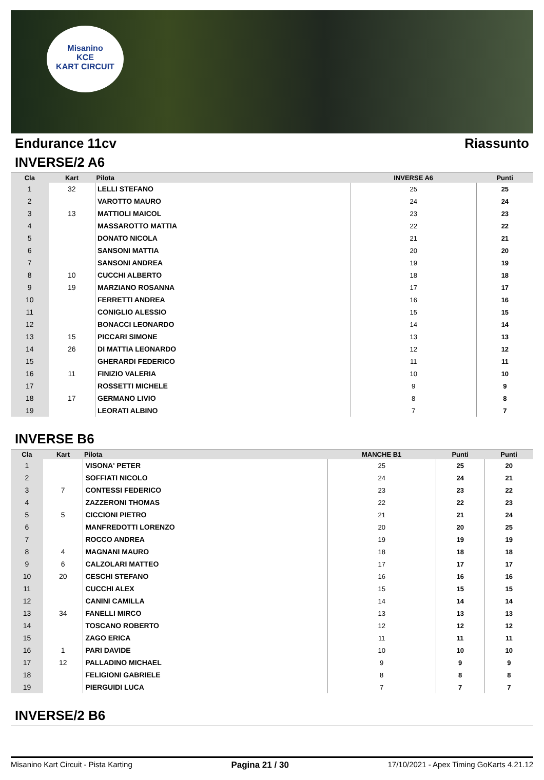Misanino
KCE
KART CIRCUIT
Endurance 11cv Riassunto
INVERSE/2 A6
| Cla | Kart | Pilota | INVERSE A6 | Punti |
| --- | --- | --- | --- | --- |
| 1 | 32 | LELLI STEFANO | 25 | 25 |
| 2 | | VAROTTO MAURO | 24 | 24 |
| 3 | 13 | MATTIOLI MAICOL | 23 | 23 |
| 4 | | MASSAROTTO MATTIA | 22 | 22 |
| 5 | | DONATO NICOLA | 21 | 21 |
| 6 | | SANSONI MATTIA | 20 | 20 |
| 7 | | SANSONI ANDREA | 19 | 19 |
| 8 | 10 | CUCCHI ALBERTO | 18 | 18 |
| 9 | 19 | MARZIANO ROSANNA | 17 | 17 |
| 10 | | FERRETTI ANDREA | 16 | 16 |
| 11 | | CONIGLIO ALESSIO | 15 | 15 |
| 12 | | BONACCI LEONARDO | 14 | 14 |
| 13 | 15 | PICCARI SIMONE | 13 | 13 |
| 14 | 26 | DI MATTIA LEONARDO | 12 | 12 |
| 15 | | GHERARDI FEDERICO | 11 | 11 |
| 16 | 11 | FINIZIO VALERIA | 10 | 10 |
| 17 | | ROSSETTI MICHELE | 9 | 9 |
| 18 | 17 | GERMANO LIVIO | 8 | 8 |
| 19 | | LEORATI ALBINO | 7 | 7 |
INVERSE B6
| Cla | Kart | Pilota | MANCHE B1 | Punti | Punti |
| --- | --- | --- | --- | --- | --- |
| 1 | | VISONA' PETER | 25 | 25 | 20 |
| 2 | | SOFFIATI NICOLO | 24 | 24 | 21 |
| 3 | 7 | CONTESSI FEDERICO | 23 | 23 | 22 |
| 4 | | ZAZZERONI THOMAS | 22 | 22 | 23 |
| 5 | 5 | CICCIONI PIETRO | 21 | 21 | 24 |
| 6 | | MANFREDOTTI LORENZO | 20 | 20 | 25 |
| 7 | | ROCCO ANDREA | 19 | 19 | 19 |
| 8 | 4 | MAGNANI MAURO | 18 | 18 | 18 |
| 9 | 6 | CALZOLARI MATTEO | 17 | 17 | 17 |
| 10 | 20 | CESCHI STEFANO | 16 | 16 | 16 |
| 11 | | CUCCHI ALEX | 15 | 15 | 15 |
| 12 | | CANINI CAMILLA | 14 | 14 | 14 |
| 13 | 34 | FANELLI MIRCO | 13 | 13 | 13 |
| 14 | | TOSCANO ROBERTO | 12 | 12 | 12 |
| 15 | | ZAGO ERICA | 11 | 11 | 11 |
| 16 | 1 | PARI DAVIDE | 10 | 10 | 10 |
| 17 | 12 | PALLADINO MICHAEL | 9 | 9 | 9 |
| 18 | | FELIGIONI GABRIELE | 8 | 8 | 8 |
| 19 | | PIERGUIDI LUCA | 7 | 7 | 7 |
INVERSE/2 B6
Misanino Kart Circuit - Pista Karting Pagina 21 / 30 17/10/2021 - Apex Timing GoKarts 4.21.12